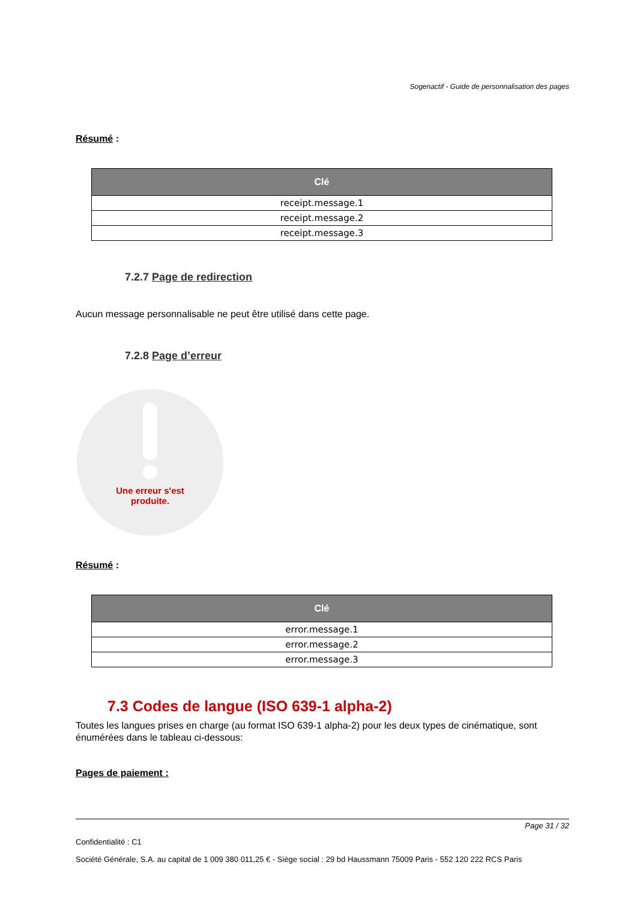Sogenactif - Guide de personnalisation des pages
Résumé :
| Clé |
| --- |
| receipt.message.1 |
| receipt.message.2 |
| receipt.message.3 |
7.2.7 Page de redirection
Aucun message personnalisable ne peut être utilisé dans cette page.
7.2.8 Page d’erreur
Une erreur s'est
produite.
Résumé :
| Clé |
| --- |
| error.message.1 |
| error.message.2 |
| error.message.3 |
7.3 Codes de langue (ISO 639-1 alpha-2)
Toutes les langues prises en charge (au format ISO 639-1 alpha-2) pour les deux types de cinématique, sont énumérées dans le tableau ci-dessous:
Pages de paiement :
Page 31 / 32
Confidentialité : C1
Société Générale, S.A. au capital de 1 009 380 011,25 € - Siège social : 29 bd Haussmann 75009 Paris - 552 120 222 RCS Paris